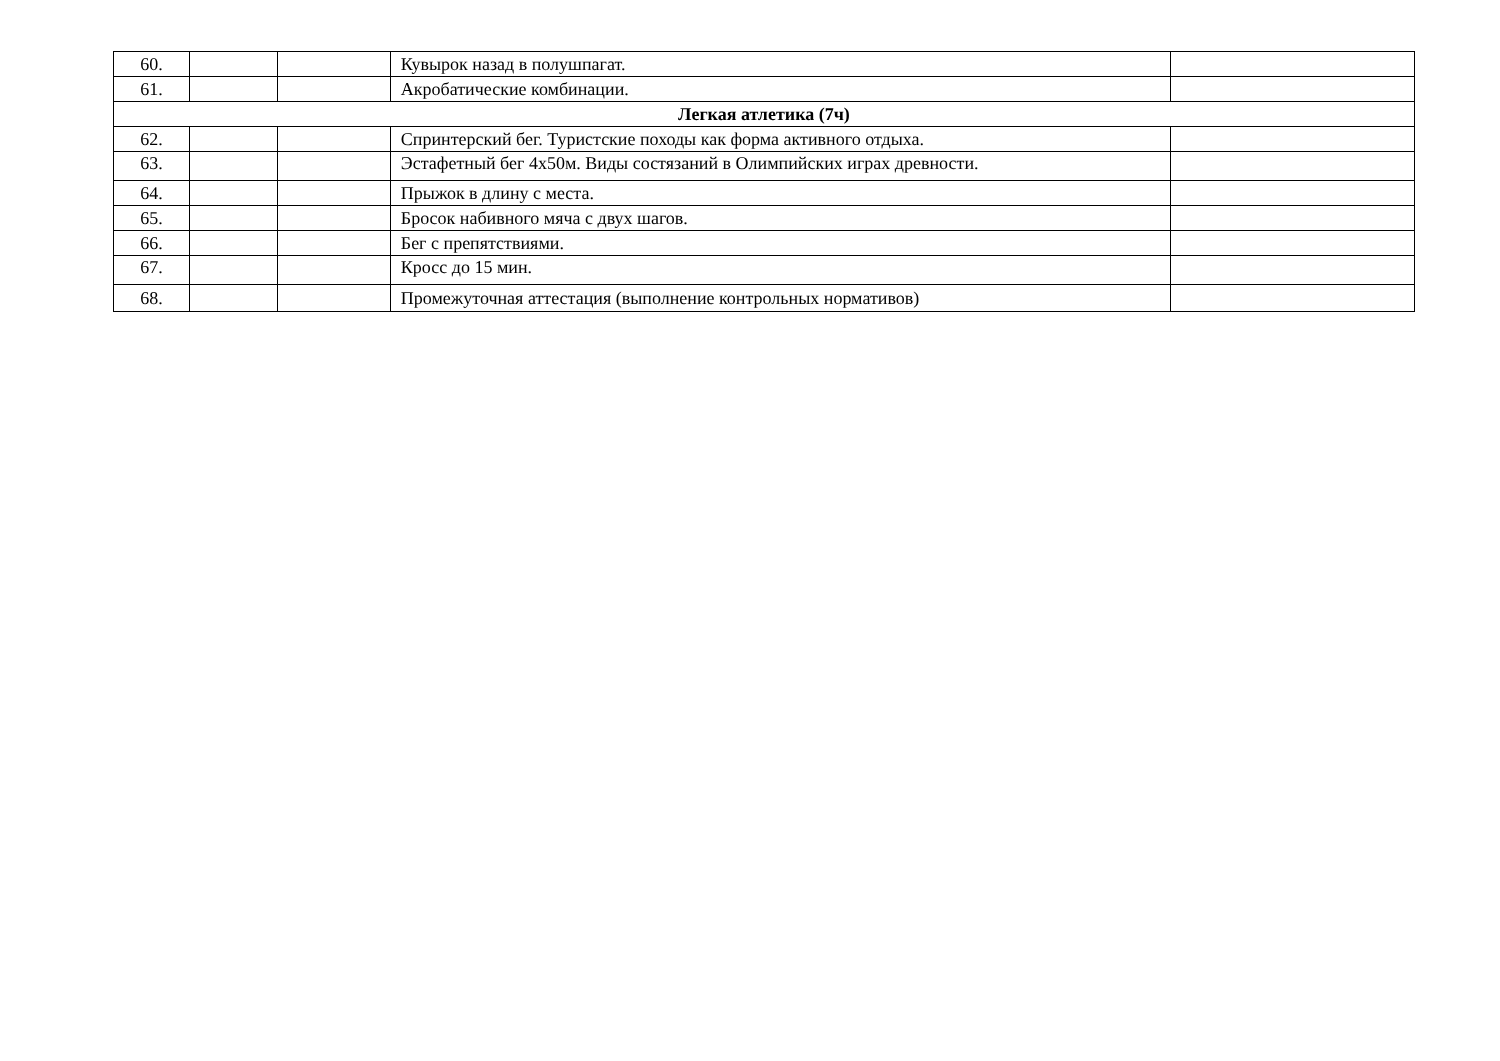| 60. | | | Кувырок назад в полушпагат. | |
| 61. | | | Акробатические комбинации. | |
| Легкая атлетика (7ч) | | | | |
| 62. | | | Спринтерский бег. Туристские походы как форма активного отдыха. | |
| 63. | | | Эстафетный бег 4х50м. Виды состязаний в Олимпийских играх древности. | |
| 64. | | | Прыжок в длину с места. | |
| 65. | | | Бросок набивного мяча с двух шагов. | |
| 66. | | | Бег с препятствиями. | |
| 67. | | | Кросс до 15 мин. | |
| 68. | | | Промежуточная аттестация (выполнение контрольных нормативов) | |